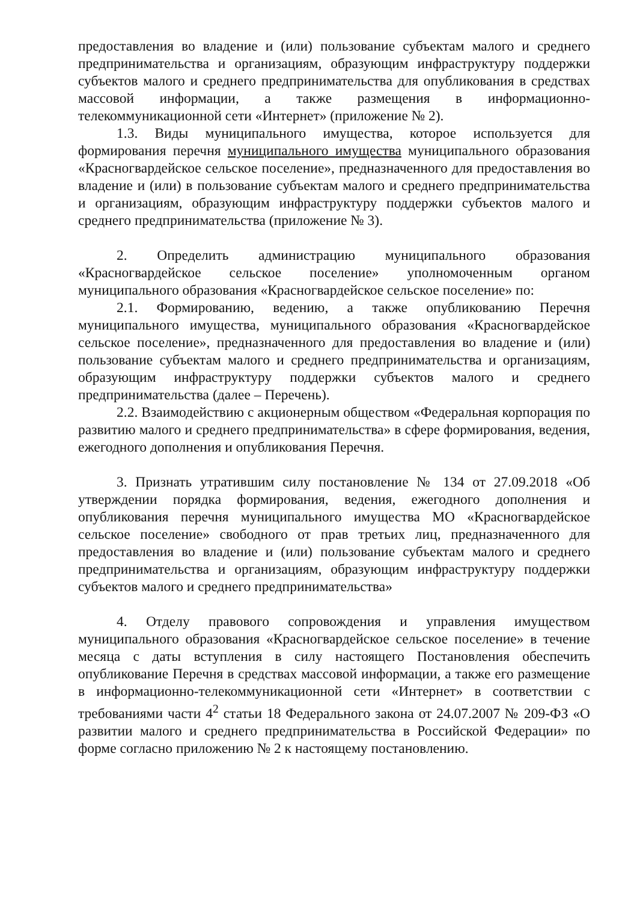предоставления во владение и (или) пользование субъектам малого и среднего предпринимательства и организациям, образующим инфраструктуру поддержки субъектов малого и среднего предпринимательства для опубликования в средствах массовой информации, а также размещения в информационно-телекоммуникационной сети «Интернет» (приложение № 2).
1.3. Виды муниципального имущества, которое используется для формирования перечня муниципального имущества муниципального образования «Красногвардейское сельское поселение», предназначенного для предоставления во владение и (или) в пользование субъектам малого и среднего предпринимательства и организациям, образующим инфраструктуру поддержки субъектов малого и среднего предпринимательства (приложение № 3).
2. Определить администрацию муниципального образования «Красногвардейское сельское поселение» уполномоченным органом муниципального образования «Красногвардейское сельское поселение» по:
2.1. Формированию, ведению, а также опубликованию Перечня муниципального имущества, муниципального образования «Красногвардейское сельское поселение», предназначенного для предоставления во владение и (или) пользование субъектам малого и среднего предпринимательства и организациям, образующим инфраструктуру поддержки субъектов малого и среднего предпринимательства (далее – Перечень).
2.2. Взаимодействию с акционерным обществом «Федеральная корпорация по развитию малого и среднего предпринимательства» в сфере формирования, ведения, ежегодного дополнения и опубликования Перечня.
3. Признать утратившим силу постановление № 134 от 27.09.2018 «Об утверждении порядка формирования, ведения, ежегодного дополнения и опубликования перечня муниципального имущества МО «Красногвардейское сельское поселение» свободного от прав третьих лиц, предназначенного для предоставления во владение и (или) пользование субъектам малого и среднего предпринимательства и организациям, образующим инфраструктуру поддержки субъектов малого и среднего предпринимательства»
4. Отделу правового сопровождения и управления имуществом муниципального образования «Красногвардейское сельское поселение» в течение месяца с даты вступления в силу настоящего Постановления обеспечить опубликование Перечня в средствах массовой информации, а также его размещение в информационно-телекоммуникационной сети «Интернет» в соответствии с требованиями части 4<sup>2</sup> статьи 18 Федерального закона от 24.07.2007 № 209-ФЗ «О развитии малого и среднего предпринимательства в Российской Федерации» по форме согласно приложению № 2 к настоящему постановлению.